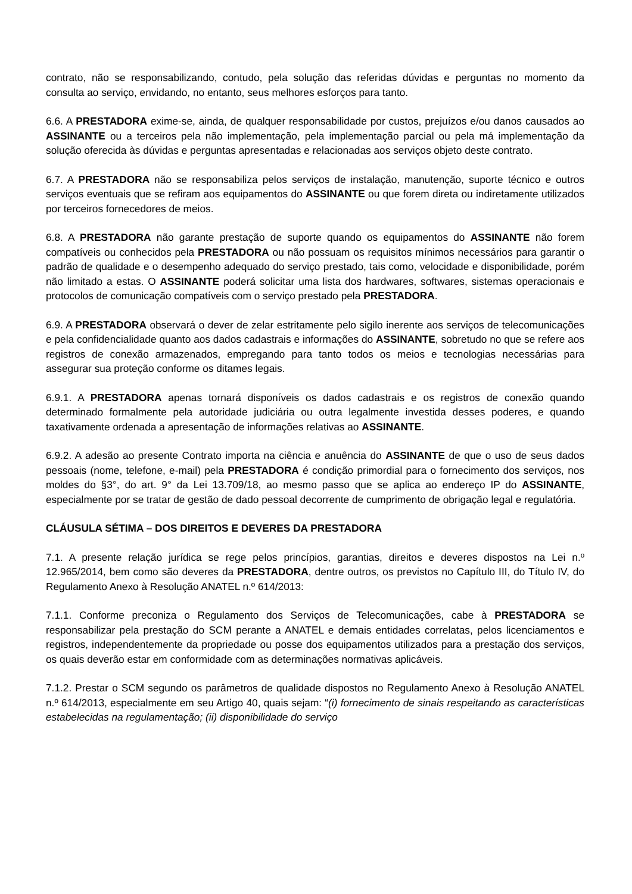contrato, não se responsabilizando, contudo, pela solução das referidas dúvidas e perguntas no momento da consulta ao serviço, envidando, no entanto, seus melhores esforços para tanto.
6.6. A PRESTADORA exime-se, ainda, de qualquer responsabilidade por custos, prejuízos e/ou danos causados ao ASSINANTE ou a terceiros pela não implementação, pela implementação parcial ou pela má implementação da solução oferecida às dúvidas e perguntas apresentadas e relacionadas aos serviços objeto deste contrato.
6.7. A PRESTADORA não se responsabiliza pelos serviços de instalação, manutenção, suporte técnico e outros serviços eventuais que se refiram aos equipamentos do ASSINANTE ou que forem direta ou indiretamente utilizados por terceiros fornecedores de meios.
6.8. A PRESTADORA não garante prestação de suporte quando os equipamentos do ASSINANTE não forem compatíveis ou conhecidos pela PRESTADORA ou não possuam os requisitos mínimos necessários para garantir o padrão de qualidade e o desempenho adequado do serviço prestado, tais como, velocidade e disponibilidade, porém não limitado a estas. O ASSINANTE poderá solicitar uma lista dos hardwares, softwares, sistemas operacionais e protocolos de comunicação compatíveis com o serviço prestado pela PRESTADORA.
6.9. A PRESTADORA observará o dever de zelar estritamente pelo sigilo inerente aos serviços de telecomunicações e pela confidencialidade quanto aos dados cadastrais e informações do ASSINANTE, sobretudo no que se refere aos registros de conexão armazenados, empregando para tanto todos os meios e tecnologias necessárias para assegurar sua proteção conforme os ditames legais.
6.9.1. A PRESTADORA apenas tornará disponíveis os dados cadastrais e os registros de conexão quando determinado formalmente pela autoridade judiciária ou outra legalmente investida desses poderes, e quando taxativamente ordenada a apresentação de informações relativas ao ASSINANTE.
6.9.2. A adesão ao presente Contrato importa na ciência e anuência do ASSINANTE de que o uso de seus dados pessoais (nome, telefone, e-mail) pela PRESTADORA é condição primordial para o fornecimento dos serviços, nos moldes do §3°, do art. 9° da Lei 13.709/18, ao mesmo passo que se aplica ao endereço IP do ASSINANTE, especialmente por se tratar de gestão de dado pessoal decorrente de cumprimento de obrigação legal e regulatória.
CLÁUSULA SÉTIMA – DOS DIREITOS E DEVERES DA PRESTADORA
7.1. A presente relação jurídica se rege pelos princípios, garantias, direitos e deveres dispostos na Lei n.º 12.965/2014, bem como são deveres da PRESTADORA, dentre outros, os previstos no Capítulo III, do Título IV, do Regulamento Anexo à Resolução ANATEL n.º 614/2013:
7.1.1. Conforme preconiza o Regulamento dos Serviços de Telecomunicações, cabe à PRESTADORA se responsabilizar pela prestação do SCM perante a ANATEL e demais entidades correlatas, pelos licenciamentos e registros, independentemente da propriedade ou posse dos equipamentos utilizados para a prestação dos serviços, os quais deverão estar em conformidade com as determinações normativas aplicáveis.
7.1.2. Prestar o SCM segundo os parâmetros de qualidade dispostos no Regulamento Anexo à Resolução ANATEL n.º 614/2013, especialmente em seu Artigo 40, quais sejam: “(i) fornecimento de sinais respeitando as características estabelecidas na regulamentação; (ii) disponibilidade do serviço